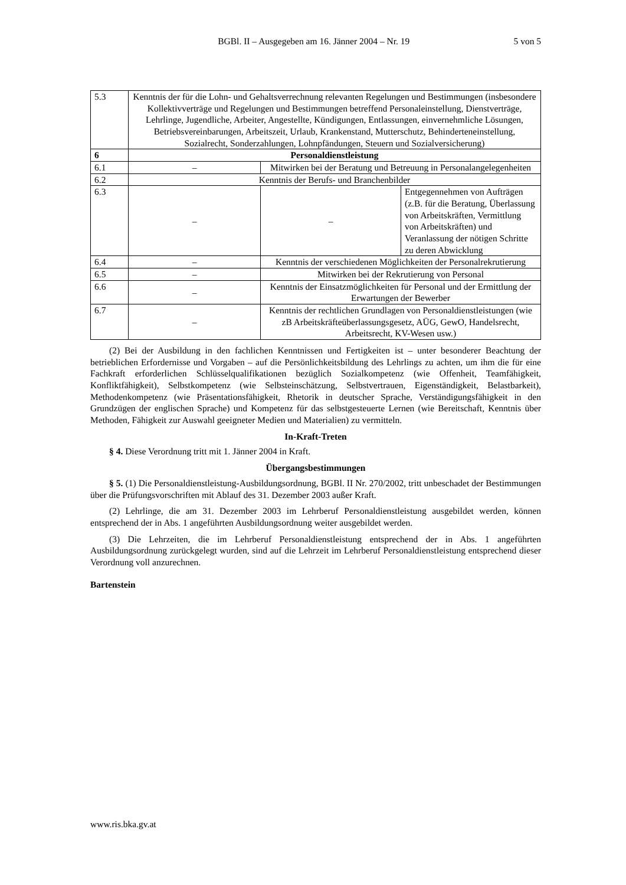BGBl. II – Ausgegeben am 16. Jänner 2004 – Nr. 19
5 von 5
| 5.3 | Kenntnis der für die Lohn- und Gehaltsverrechnung relevanten Regelungen und Bestimmungen (insbesondere Kollektivverträge und Regelungen und Bestimmungen betreffend Personaleinstellung, Dienstverträge, Lehrlinge, Jugendliche, Arbeiter, Angestellte, Kündigungen, Entlassungen, einvernehmliche Lösungen, Betriebsvereinbarungen, Arbeitszeit, Urlaub, Krankenstand, Mutterschutz, Behinderteneinstellung, Sozialrecht, Sonderzahlungen, Lohnpfändungen, Steuern und Sozialversicherung) | | |
| 6 | Personaldienstleistung | | |
| 6.1 | – | Mitwirken bei der Beratung und Betreuung in Personalangelegenheiten | |
| 6.2 | Kenntnis der Berufs- und Branchenbilder | | |
| 6.3 | – | – | Entgegennehmen von Aufträgen (z.B. für die Beratung, Überlassung von Arbeitskräften, Vermittlung von Arbeitskräften) und Veranlassung der nötigen Schritte zu deren Abwicklung |
| 6.4 | – | Kenntnis der verschiedenen Möglichkeiten der Personalrekrutierung | |
| 6.5 | – | Mitwirken bei der Rekrutierung von Personal | |
| 6.6 | – | Kenntnis der Einsatzmöglichkeiten für Personal und der Ermittlung der Erwartungen der Bewerber | |
| 6.7 | – | Kenntnis der rechtlichen Grundlagen von Personaldienstleistungen (wie zB Arbeitskräfteüberlassungsgesetz, AÜG, GewO, Handelsrecht, Arbeitsrecht, KV-Wesen usw.) | |
(2) Bei der Ausbildung in den fachlichen Kenntnissen und Fertigkeiten ist – unter besonderer Beachtung der betrieblichen Erfordernisse und Vorgaben – auf die Persönlichkeitsbildung des Lehrlings zu achten, um ihm die für eine Fachkraft erforderlichen Schlüsselqualifikationen bezüglich Sozialkompetenz (wie Offenheit, Teamfähigkeit, Konfliktfähigkeit), Selbstkompetenz (wie Selbsteinschätzung, Selbstvertrauen, Eigenständigkeit, Belastbarkeit), Methodenkompetenz (wie Präsentationsfähigkeit, Rhetorik in deutscher Sprache, Verständigungsfähigkeit in den Grundzügen der englischen Sprache) und Kompetenz für das selbstgesteuerte Lernen (wie Bereitschaft, Kenntnis über Methoden, Fähigkeit zur Auswahl geeigneter Medien und Materialien) zu vermitteln.
In-Kraft-Treten
§ 4. Diese Verordnung tritt mit 1. Jänner 2004 in Kraft.
Übergangsbestimmungen
§ 5. (1) Die Personaldienstleistung-Ausbildungsordnung, BGBl. II Nr. 270/2002, tritt unbeschadet der Bestimmungen über die Prüfungsvorschriften mit Ablauf des 31. Dezember 2003 außer Kraft.
(2) Lehrlinge, die am 31. Dezember 2003 im Lehrberuf Personaldienstleistung ausgebildet werden, können entsprechend der in Abs. 1 angeführten Ausbildungsordnung weiter ausgebildet werden.
(3) Die Lehrzeiten, die im Lehrberuf Personaldienstleistung entsprechend der in Abs. 1 angeführten Ausbildungsordnung zurückgelegt wurden, sind auf die Lehrzeit im Lehrberuf Personaldienstleistung entsprechend dieser Verordnung voll anzurechnen.
Bartenstein
www.ris.bka.gv.at